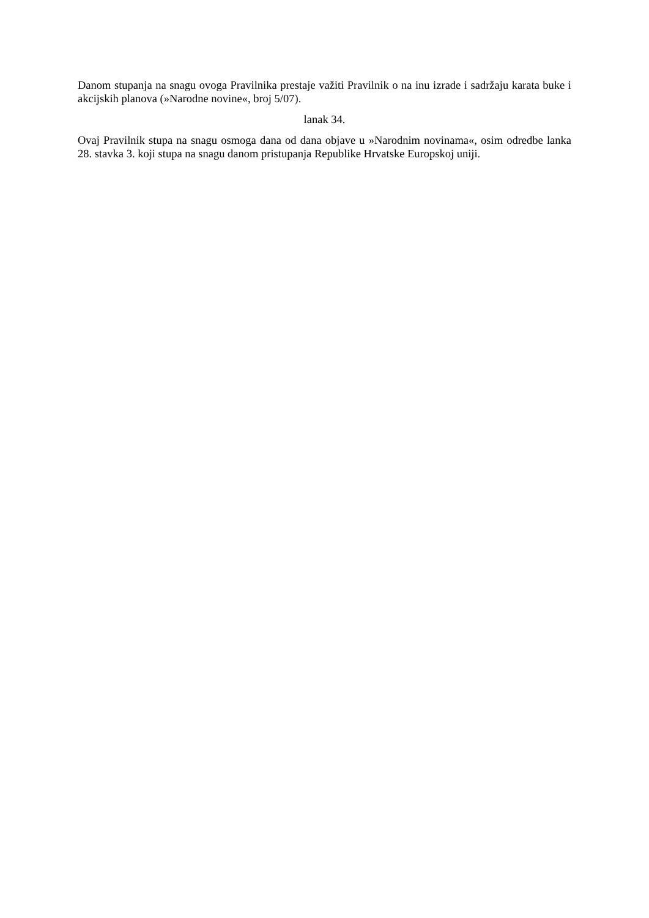Danom stupanja na snagu ovoga Pravilnika prestaje važiti Pravilnik o na inu izrade i sadržaju karata buke i akcijskih planova (»Narodne novine«, broj 5/07).
lanak 34.
Ovaj Pravilnik stupa na snagu osmoga dana od dana objave u »Narodnim novinama«, osim odredbe lanka 28. stavka 3. koji stupa na snagu danom pristupanja Republike Hrvatske Europskoj uniji.